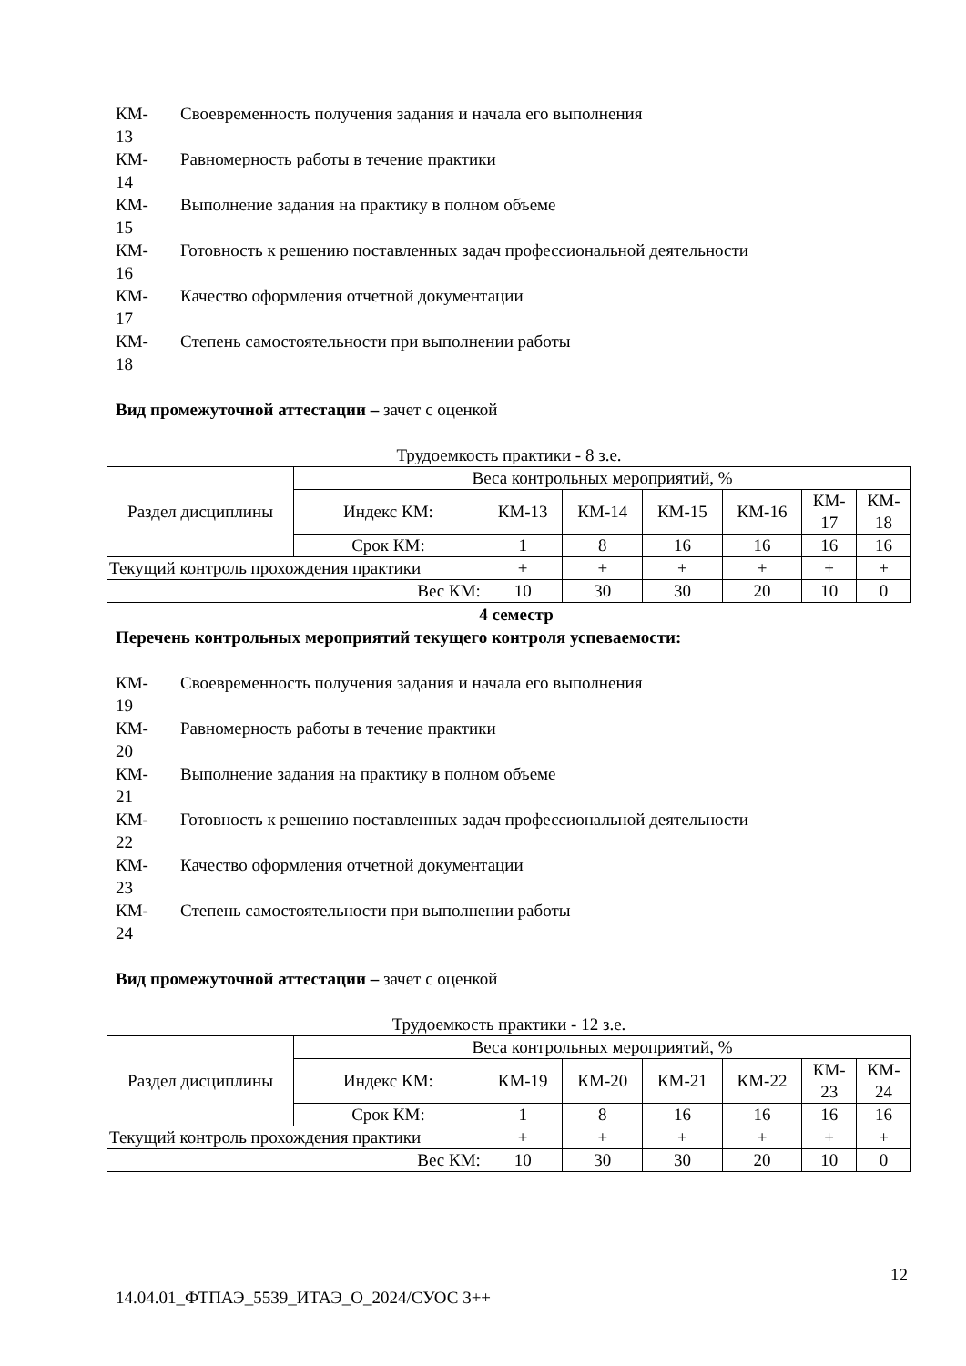КМ-
13
Своевременность получения задания и начала его выполнения
КМ-
14
Равномерность работы в течение практики
КМ-
15
Выполнение задания на практику в полном объеме
КМ-
16
Готовность к решению поставленных задач профессиональной деятельности
КМ-
17
Качество оформления отчетной документации
КМ-
18
Степень самостоятельности при выполнении работы
Вид промежуточной аттестации – зачет с оценкой
Трудоемкость практики - 8 з.е.
| Раздел дисциплины | Веса контрольных мероприятий, % | | | | | | |
| | Индекс КМ: | КМ-13 | КМ-14 | КМ-15 | КМ-16 | КМ- 17 | КМ- 18 |
| | Срок КМ: | 1 | 8 | 16 | 16 | 16 | 16 |
| Текущий контроль прохождения практики | | + | + | + | + | + | + |
| Вес КМ: | | 10 | 30 | 30 | 20 | 10 | 0 |
4 семестр
Перечень контрольных мероприятий текущего контроля успеваемости:
КМ-
19
Своевременность получения задания и начала его выполнения
КМ-
20
Равномерность работы в течение практики
КМ-
21
Выполнение задания на практику в полном объеме
КМ-
22
Готовность к решению поставленных задач профессиональной деятельности
КМ-
23
Качество оформления отчетной документации
КМ-
24
Степень самостоятельности при выполнении работы
Вид промежуточной аттестации – зачет с оценкой
Трудоемкость практики - 12 з.е.
| Раздел дисциплины | Веса контрольных мероприятий, % | | | | | | |
| | Индекс КМ: | КМ-19 | КМ-20 | КМ-21 | КМ-22 | КМ- 23 | КМ- 24 |
| | Срок КМ: | 1 | 8 | 16 | 16 | 16 | 16 |
| Текущий контроль прохождения практики | | + | + | + | + | + | + |
| Вес КМ: | | 10 | 30 | 30 | 20 | 10 | 0 |
12
14.04.01_ФТПАЭ_5539_ИТАЭ_О_2024/СУОС 3++